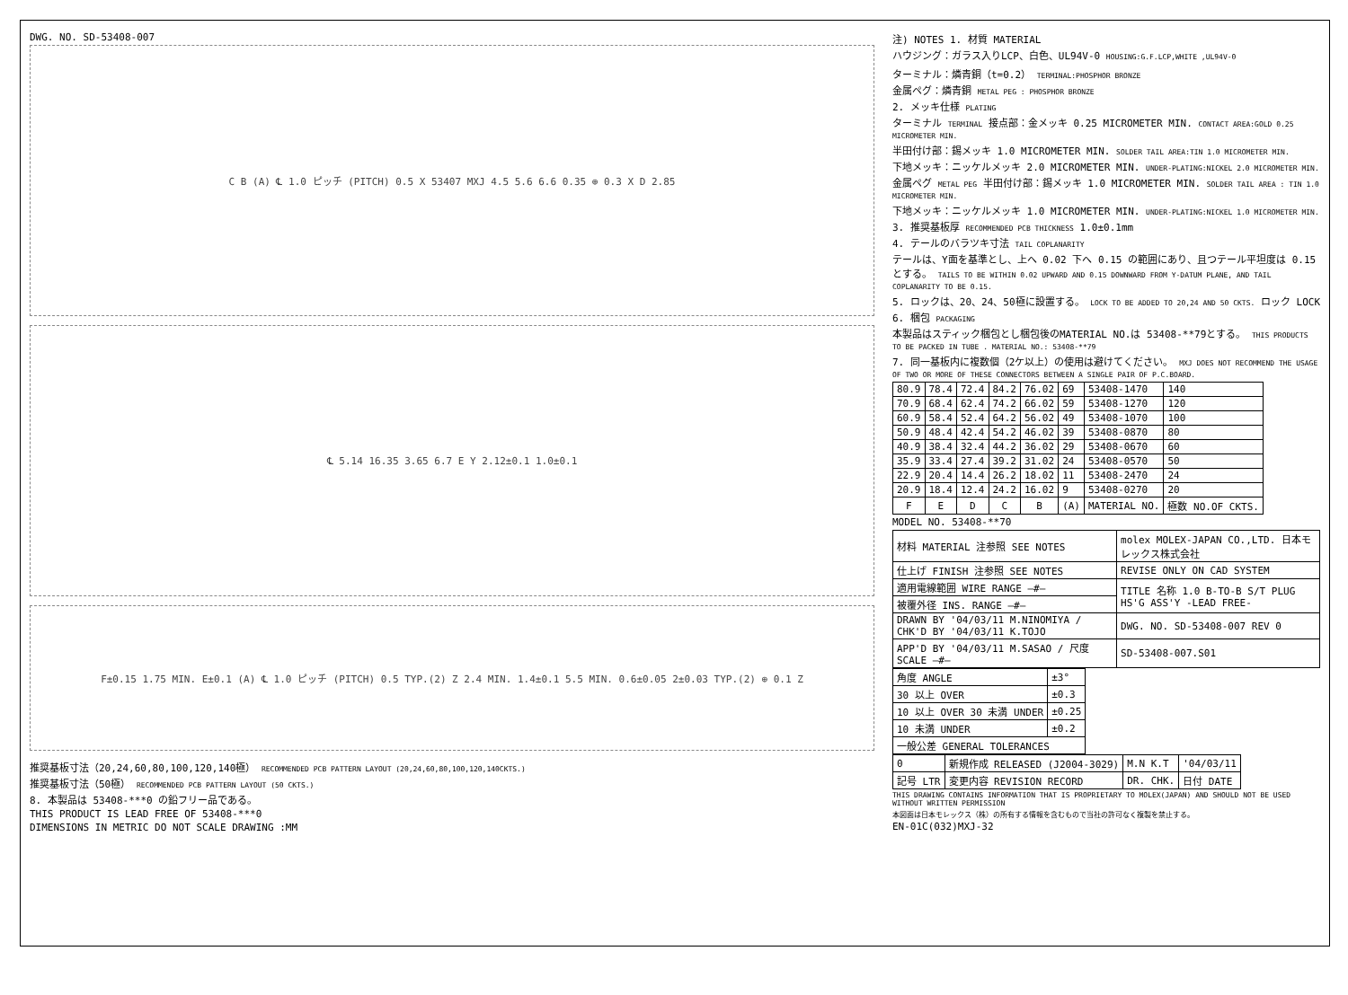DWG. NO. SD-53408-007
C B (A) ℄ 1.0 ピッチ (PITCH) 0.5 X 53407 MXJ 4.5 5.6 6.6 0.35 ⊕ 0.3 X D 2.85
℄ 5.14 16.35 3.65 6.7 E Y 2.12±0.1 1.0±0.1
F±0.15 1.75 MIN. E±0.1 (A) ℄ 1.0 ピッチ (PITCH) 0.5 TYP.(2) Z 2.4 MIN. 1.4±0.1 5.5 MIN. 0.6±0.05 2±0.03 TYP.(2) ⊕ 0.1 Z
推奨基板寸法（20,24,60,80,100,120,140極） RECOMMENDED PCB PATTERN LAYOUT (20,24,60,80,100,120,140CKTS.)
推奨基板寸法（50極） RECOMMENDED PCB PATTERN LAYOUT (50 CKTS.)
8. 本製品は 53408-***0 の鉛フリー品である。
THIS PRODUCT IS LEAD FREE OF 53408-***0
DIMENSIONS IN METRIC DO NOT SCALE DRAWING :MM
注) NOTES 1. 材質 MATERIAL
ハウジング：ガラス入りLCP、白色、UL94V-0 HOUSING:G.F.LCP,WHITE ,UL94V-0
ターミナル：燐青銅（t=0.2） TERMINAL:PHOSPHOR BRONZE
金属ペグ：燐青銅 METAL PEG : PHOSPHOR BRONZE
2. メッキ仕様 PLATING
ターミナル TERMINAL 接点部：金メッキ 0.25 MICROMETER MIN. CONTACT AREA:GOLD 0.25 MICROMETER MIN.
半田付け部：錫メッキ 1.0 MICROMETER MIN. SOLDER TAIL AREA:TIN 1.0 MICROMETER MIN.
下地メッキ：ニッケルメッキ 2.0 MICROMETER MIN. UNDER-PLATING:NICKEL 2.0 MICROMETER MIN.
金属ペグ METAL PEG 半田付け部：錫メッキ 1.0 MICROMETER MIN. SOLDER TAIL AREA : TIN 1.0 MICROMETER MIN.
下地メッキ：ニッケルメッキ 1.0 MICROMETER MIN. UNDER-PLATING:NICKEL 1.0 MICROMETER MIN.
3. 推奨基板厚 RECOMMENDED PCB THICKNESS 1.0±0.1mm
4. テールのバラツキ寸法 TAIL COPLANARITY
テールは、Y面を基準とし、上へ 0.02 下へ 0.15 の範囲にあり、且つテール平坦度は 0.15 とする。 TAILS TO BE WITHIN 0.02 UPWARD AND 0.15 DOWNWARD FROM Y-DATUM PLANE, AND TAIL COPLANARITY TO BE 0.15.
5. ロックは、20、24、50極に設置する。 LOCK TO BE ADDED TO 20,24 AND 50 CKTS. ロック LOCK
6. 梱包 PACKAGING
本製品はスティック梱包とし梱包後のMATERIAL NO.は 53408-**79とする。 THIS PRODUCTS TO BE PACKED IN TUBE . MATERIAL NO.: 53408-**79
7. 同一基板内に複数個（2ケ以上）の使用は避けてください。 MXJ DOES NOT RECOMMEND THE USAGE OF TWO OR MORE OF THESE CONNECTORS BETWEEN A SINGLE PAIR OF P.C.BOARD.
| 80.9 | 78.4 | 72.4 | 84.2 | 76.02 | 69 | 53408-1470 | 140 |
| 70.9 | 68.4 | 62.4 | 74.2 | 66.02 | 59 | 53408-1270 | 120 |
| 60.9 | 58.4 | 52.4 | 64.2 | 56.02 | 49 | 53408-1070 | 100 |
| 50.9 | 48.4 | 42.4 | 54.2 | 46.02 | 39 | 53408-0870 | 80 |
| 40.9 | 38.4 | 32.4 | 44.2 | 36.02 | 29 | 53408-0670 | 60 |
| 35.9 | 33.4 | 27.4 | 39.2 | 31.02 | 24 | 53408-0570 | 50 |
| 22.9 | 20.4 | 14.4 | 26.2 | 18.02 | 11 | 53408-2470 | 24 |
| 20.9 | 18.4 | 12.4 | 24.2 | 16.02 | 9 | 53408-0270 | 20 |
| F | E | D | C | B | (A) | MATERIAL NO. | 極数 NO.OF CKTS. |
MODEL NO. 53408-**70
| 材料 MATERIAL 注参照 SEE NOTES | molex MOLEX-JAPAN CO.,LTD. 日本モレックス株式会社 |
| 仕上げ FINISH 注参照 SEE NOTES | REVISE ONLY ON CAD SYSTEM |
| 適用電線範囲 WIRE RANGE —#— | TITLE 名称 1.0 B-TO-B S/T PLUG HS'G ASS'Y -LEAD FREE- |
| 被覆外径 INS. RANGE —#— | |
| DRAWN BY '04/03/11 M.NINOMIYA / CHK'D BY '04/03/11 K.TOJO | DWG. NO. SD-53408-007 REV 0 |
| APP'D BY '04/03/11 M.SASAO / 尺度 SCALE —#— | SD-53408-007.S01 |
| 角度 ANGLE | ±3° |
| 30 以上 OVER | ±0.3 |
| 10 以上 OVER 30 未満 UNDER | ±0.25 |
| 10 未満 UNDER | ±0.2 |
| 一般公差 GENERAL TOLERANCES | |
| 0 | 新規作成 RELEASED (J2004-3029) | M.N K.T | '04/03/11 |
| 記号 LTR | 変更内容 REVISION RECORD | DR. CHK. | 日付 DATE |
THIS DRAWING CONTAINS INFORMATION THAT IS PROPRIETARY TO MOLEX(JAPAN) AND SHOULD NOT BE USED WITHOUT WRITTEN PERMISSION
本図面は日本モレックス（株）の所有する情報を含むもので当社の許可なく複製を禁止する。
EN-01C(032)MXJ-32